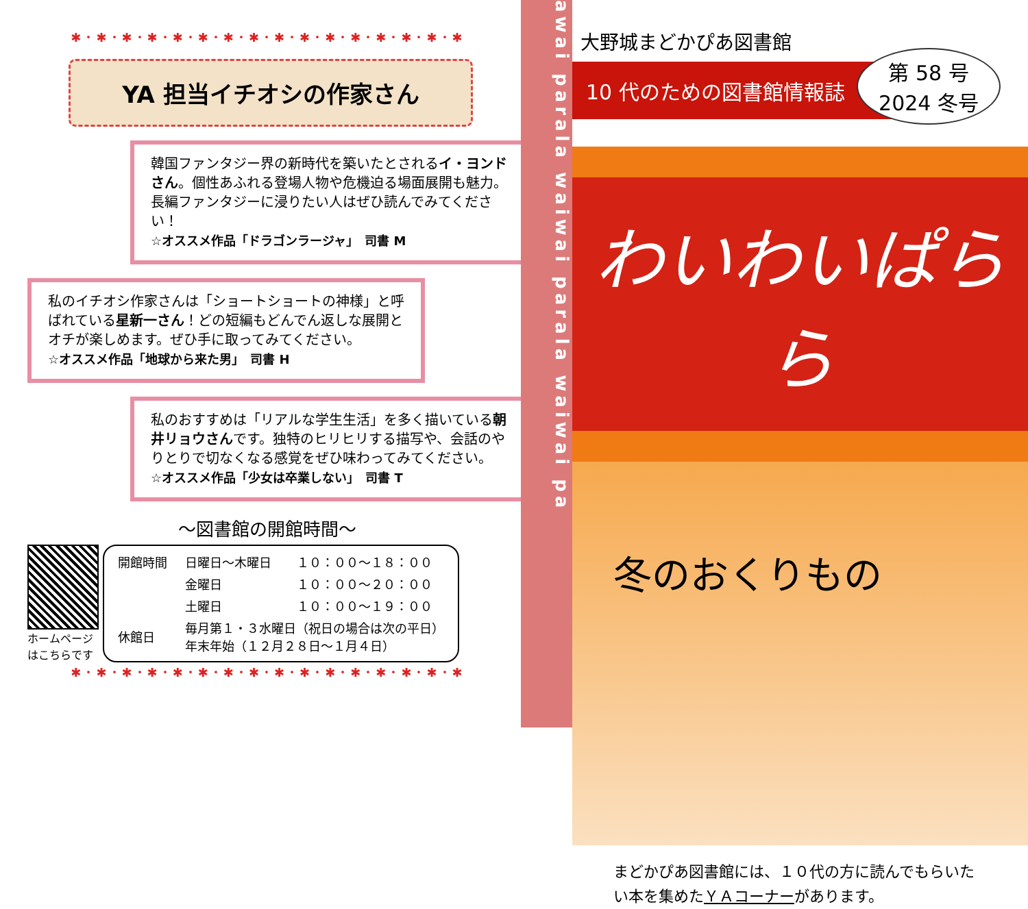✱・✱・✱・✱・✱・✱・✱・✱・✱・✱・✱・✱・✱・✱・✱・✱
YA 担当イチオシの作家さん
韓国ファンタジー界の新時代を築いたとされるイ・ヨンドさん。個性あふれる登場人物や危機迫る場面展開も魅力。長編ファンタジーに浸りたい人はぜひ読んでみてください！
☆オススメ作品「ドラゴンラージャ」　司書 M
私のイチオシ作家さんは「ショートショートの神様」と呼ばれている星新一さん！どの短編もどんでん返しな展開とオチが楽しめます。ぜひ手に取ってみてください。
☆オススメ作品「地球から来た男」　司書 H
私のおすすめは「リアルな学生生活」を多く描いている朝井リョウさんです。独特のヒリヒリする描写や、会話のやりとりで切なくなる感覚をぜひ味わってみてください。
☆オススメ作品「少女は卒業しない」　司書 T
～図書館の開館時間～
ホームページはこちらです
| 開館時間 | 日曜日～木曜日 | １０：００～１８：００ |
| | 金曜日 | １０：００～２０：００ |
| | 土曜日 | １０：００～１９：００ |
| 休館日 | 毎月第１・３水曜日（祝日の場合は次の平日） 年末年始（１２月２８日～１月４日） | |
✱・✱・✱・✱・✱・✱・✱・✱・✱・✱・✱・✱・✱・✱・✱・✱
awai parala waiwai parala waiwai pa
大野城まどかぴあ図書館
10 代のための図書館情報誌
第 58 号
2024 冬号
わいわいぱらら
冬のおくりもの
まどかぴあ図書館には、１０代の方に読んでもらいたい本を集めたＹＡコーナーがあります。